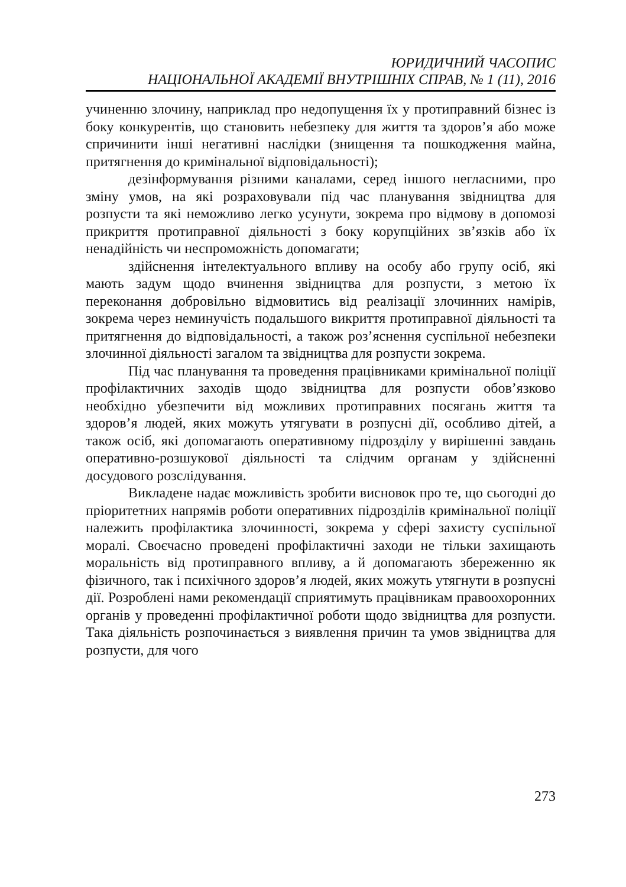ЮРИДИЧНИЙ ЧАСОПИС
НАЦІОНАЛЬНОЇ АКАДЕМІЇ ВНУТРІШНІХ СПРАВ, № 1 (11), 2016
учиненню злочину, наприклад про недопущення їх у протиправний бізнес із боку конкурентів, що становить небезпеку для життя та здоров’я або може спричинити інші негативні наслідки (знищення та пошкодження майна, притягнення до кримінальної відповідальності);
дезінформування різними каналами, серед іншого негласними, про зміну умов, на які розраховували під час планування звідництва для розпусти та які неможливо легко усунути, зокрема про відмову в допомозі прикриття протиправної діяльності з боку корупційних зв’язків або їх ненадійність чи неспроможність допомагати;
здійснення інтелектуального впливу на особу або групу осіб, які мають задум щодо вчинення звідництва для розпусти, з метою їх переконання добровільно відмовитись від реалізації злочинних намірів, зокрема через неминучість подальшого викриття протиправної діяльності та притягнення до відповідальності, а також роз’яснення суспільної небезпеки злочинної діяльності загалом та звідництва для розпусти зокрема.
Під час планування та проведення працівниками кримінальної поліції профілактичних заходів щодо звідництва для розпусти обов’язково необхідно убезпечити від можливих протиправних посягань життя та здоров’я людей, яких можуть утягувати в розпусні дії, особливо дітей, а також осіб, які допомагають оперативному підрозділу у вирішенні завдань оперативно-розшукової діяльності та слідчим органам у здійсненні досудового розслідування.
Викладене надає можливість зробити висновок про те, що сьогодні до пріоритетних напрямів роботи оперативних підрозділів кримінальної поліції належить профілактика злочинності, зокрема у сфері захисту суспільної моралі. Своєчасно проведені профілактичні заходи не тільки захищають моральність від протиправного впливу, а й допомагають збереженню як фізичного, так і психічного здоров’я людей, яких можуть утягнути в розпусні дії. Розроблені нами рекомендації сприятимуть працівникам правоохоронних органів у проведенні профілактичної роботи щодо звідництва для розпусти. Така діяльність розпочинається з виявлення причин та умов звідництва для розпусти, для чого
273